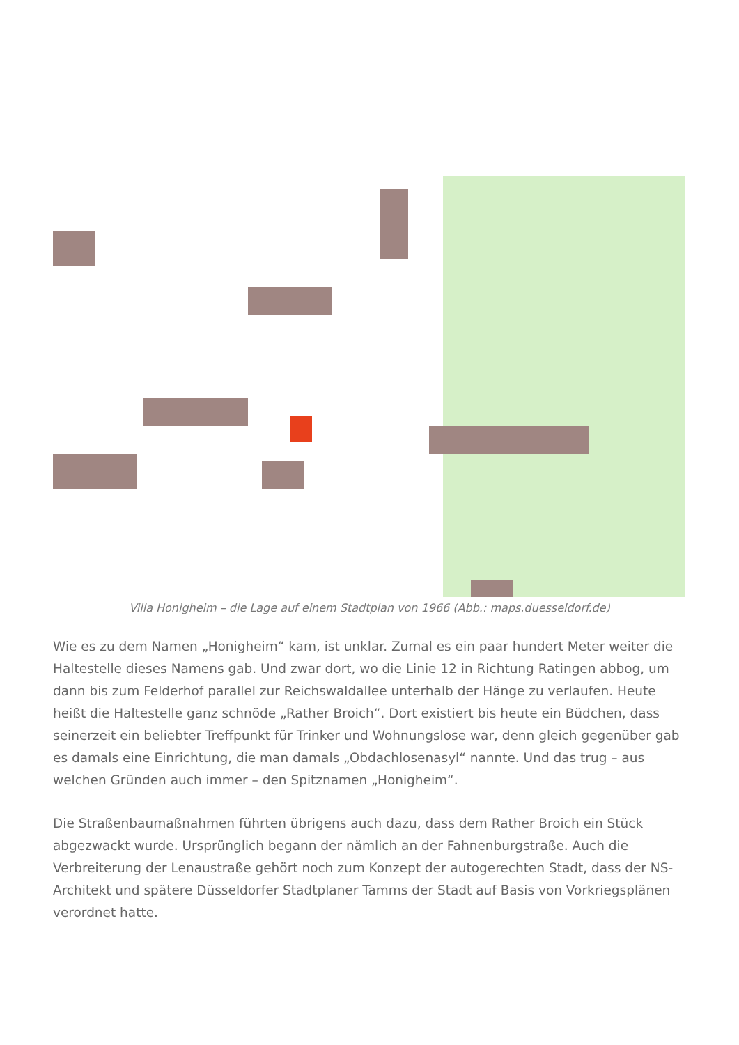Villa Honigheim – die Lage auf einem Stadtplan von 1966 (Abb.: maps.duesseldorf.de)
Wie es zu dem Namen „Honigheim“ kam, ist unklar. Zumal es ein paar hundert Meter weiter die Haltestelle dieses Namens gab. Und zwar dort, wo die Linie 12 in Richtung Ratingen abbog, um dann bis zum Felderhof parallel zur Reichswaldallee unterhalb der Hänge zu verlaufen. Heute heißt die Haltestelle ganz schnöde „Rather Broich“. Dort existiert bis heute ein Büdchen, dass seinerzeit ein beliebter Treffpunkt für Trinker und Wohnungslose war, denn gleich gegenüber gab es damals eine Einrichtung, die man damals „Obdachlosenasyl“ nannte. Und das trug – aus welchen Gründen auch immer – den Spitznamen „Honigheim“.
Die Straßenbaumaßnahmen führten übrigens auch dazu, dass dem Rather Broich ein Stück abgezwackt wurde. Ursprünglich begann der nämlich an der Fahnenburgstraße. Auch die Verbreiterung der Lenaustraße gehört noch zum Konzept der autogerechten Stadt, dass der NS-Architekt und spätere Düsseldorfer Stadtplaner Tamms der Stadt auf Basis von Vorkriegsplänen verordnet hatte.